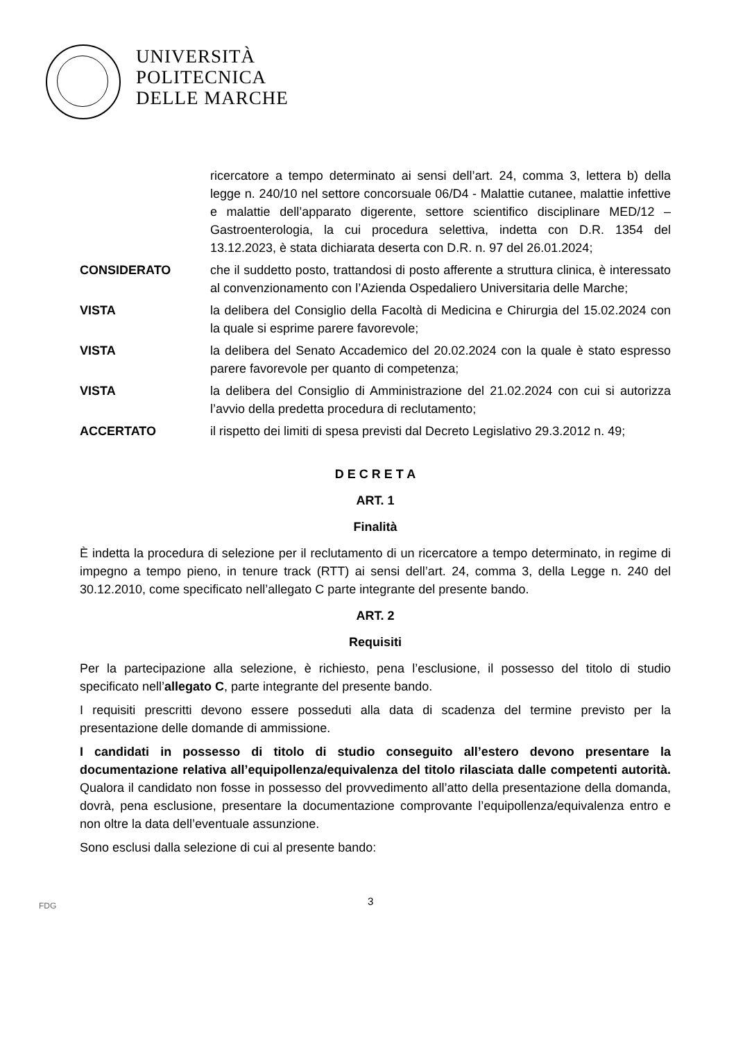UNIVERSITÀ
POLITECNICA
DELLE MARCHE
ricercatore a tempo determinato ai sensi dell’art. 24, comma 3, lettera b) della legge n. 240/10 nel settore concorsuale 06/D4 - Malattie cutanee, malattie infettive e malattie dell’apparato digerente, settore scientifico disciplinare MED/12 – Gastroenterologia, la cui procedura selettiva, indetta con D.R. 1354 del 13.12.2023, è stata dichiarata deserta con D.R. n. 97 del 26.01.2024;
CONSIDERATO che il suddetto posto, trattandosi di posto afferente a struttura clinica, è interessato al convenzionamento con l’Azienda Ospedaliero Universitaria delle Marche;
VISTA la delibera del Consiglio della Facoltà di Medicina e Chirurgia del 15.02.2024 con la quale si esprime parere favorevole;
VISTA la delibera del Senato Accademico del 20.02.2024 con la quale è stato espresso parere favorevole per quanto di competenza;
VISTA la delibera del Consiglio di Amministrazione del 21.02.2024 con cui si autorizza l’avvio della predetta procedura di reclutamento;
ACCERTATO il rispetto dei limiti di spesa previsti dal Decreto Legislativo 29.3.2012 n. 49;
D E C R E T A
ART. 1
Finalità
È indetta la procedura di selezione per il reclutamento di un ricercatore a tempo determinato, in regime di impegno a tempo pieno, in tenure track (RTT) ai sensi dell’art. 24, comma 3, della Legge n. 240 del 30.12.2010, come specificato nell’allegato C parte integrante del presente bando.
ART. 2
Requisiti
Per la partecipazione alla selezione, è richiesto, pena l’esclusione, il possesso del titolo di studio specificato nell’allegato C, parte integrante del presente bando.
I requisiti prescritti devono essere posseduti alla data di scadenza del termine previsto per la presentazione delle domande di ammissione.
I candidati in possesso di titolo di studio conseguito all’estero devono presentare la documentazione relativa all’equipollenza/equivalenza del titolo rilasciata dalle competenti autorità. Qualora il candidato non fosse in possesso del provvedimento all’atto della presentazione della domanda, dovrà, pena esclusione, presentare la documentazione comprovante l’equipollenza/equivalenza entro e non oltre la data dell’eventuale assunzione.
Sono esclusi dalla selezione di cui al presente bando:
FDG 3